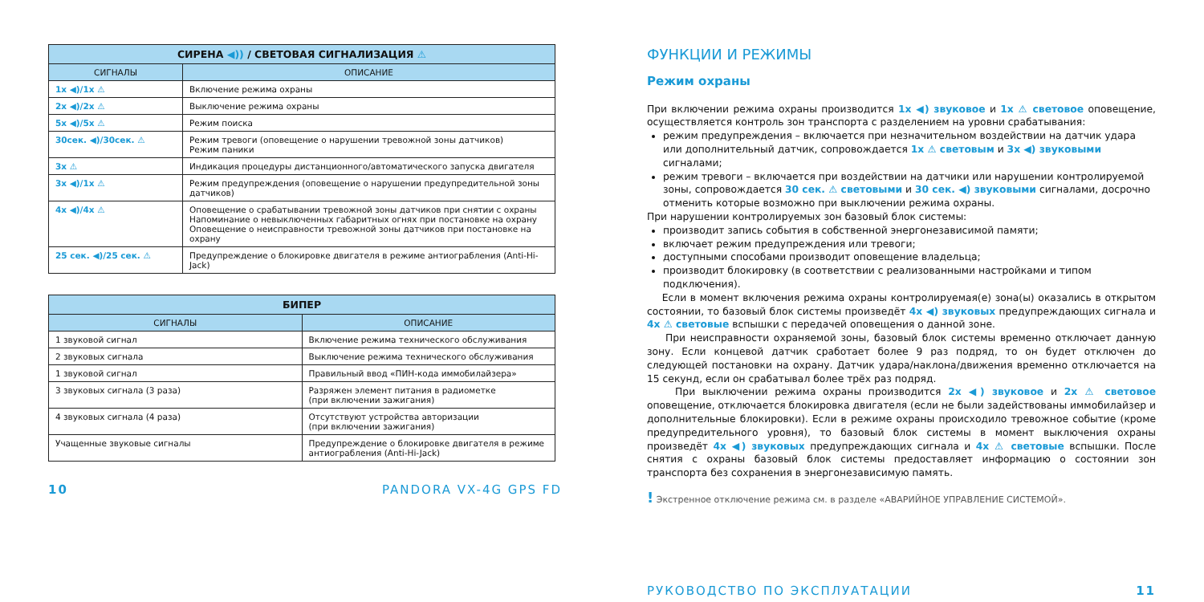| СИРЕНА ◀)) / СВЕТОВАЯ СИГНАЛИЗАЦИЯ ⚠ | |
| --- | --- |
| СИГНАЛЫ | ОПИСАНИЕ |
| 1x ◀)/1x ⚠ | Включение режима охраны |
| 2x ◀)/2x ⚠ | Выключение режима охраны |
| 5x ◀)/5x ⚠ | Режим поиска |
| 30сек. ◀)/30сек. ⚠ | Режим тревоги (оповещение о нарушении тревожной зоны датчиков) Режим паники |
| 3x ⚠ | Индикация процедуры дистанционного/автоматического запуска двигателя |
| 3x ◀)/1x ⚠ | Режим предупреждения (оповещение о нарушении предупредительной зоны датчиков) |
| 4x ◀)/4x ⚠ | Оповещение о срабатывании тревожной зоны датчиков при снятии с охраны Напоминание о невыключенных габаритных огнях при постановке на охрану Оповещение о неисправности тревожной зоны датчиков при постановке на охрану |
| 25 сек. ◀)/25 сек. ⚠ | Предупреждение о блокировке двигателя в режиме антиограбления (Anti-Hi-Jack) |
| БИПЕР | |
| --- | --- |
| СИГНАЛЫ | ОПИСАНИЕ |
| 1 звуковой сигнал | Включение режима технического обслуживания |
| 2 звуковых сигнала | Выключение режима технического обслуживания |
| 1 звуковой сигнал | Правильный ввод «ПИН-кода иммобилайзера» |
| 3 звуковых сигнала (3 раза) | Разряжен элемент питания в радиометке (при включении зажигания) |
| 4 звуковых сигнала (4 раза) | Отсутствуют устройства авторизации (при включении зажигания) |
| Учащенные звуковые сигналы | Предупреждение о блокировке двигателя в режиме антиограбления (Anti-Hi-Jack) |
10 PANDORA VX-4G GPS FD
ФУНКЦИИ И РЕЖИМЫ
Режим охраны
При включении режима охраны производится 1x ◀) звуковое и 1x ⚠ световое оповещение, осуществляется контроль зон транспорта с разделением на уровни срабатывания:
режим предупреждения – включается при незначительном воздействии на датчик удара или дополнительный датчик, сопровождается 1x ⚠ световым и 3x ◀) звуковыми сигналами;
режим тревоги – включается при воздействии на датчики или нарушении контролируемой зоны, сопровождается 30 сек. ⚠ световыми и 30 сек. ◀) звуковыми сигналами, досрочно отменить которые возможно при выключении режима охраны.
При нарушении контролируемых зон базовый блок системы:
производит запись события в собственной энергонезависимой памяти;
включает режим предупреждения или тревоги;
доступными способами производит оповещение владельца;
производит блокировку (в соответствии с реализованными настройками и типом подключения).
Если в момент включения режима охраны контролируемая(е) зона(ы) оказались в открытом состоянии, то базовый блок системы произведёт 4x ◀) звуковых предупреждающих сигнала и 4x ⚠ световые вспышки с передачей оповещения о данной зоне.
При неисправности охраняемой зоны, базовый блок системы временно отключает данную зону. Если концевой датчик сработает более 9 раз подряд, то он будет отключен до следующей постановки на охрану. Датчик удара/наклона/движения временно отключается на 15 секунд, если он срабатывал более трёх раз подряд.
При выключении режима охраны производится 2x ◀) звуковое и 2x ⚠ световое оповещение, отключается блокировка двигателя (если не были задействованы иммобилайзер и дополнительные блокировки). Если в режиме охраны происходило тревожное событие (кроме предупредительного уровня), то базовый блок системы в момент выключения охраны произведёт 4x ◀) звуковых предупреждающих сигнала и 4x ⚠ световые вспышки. После снятия с охраны базовый блок системы предоставляет информацию о состоянии зон транспорта без сохранения в энергонезависимую память.
! Экстренное отключение режима см. в разделе «АВАРИЙНОЕ УПРАВЛЕНИЕ СИСТЕМОЙ».
РУКОВОДСТВО ПО ЭКСПЛУАТАЦИИ 11